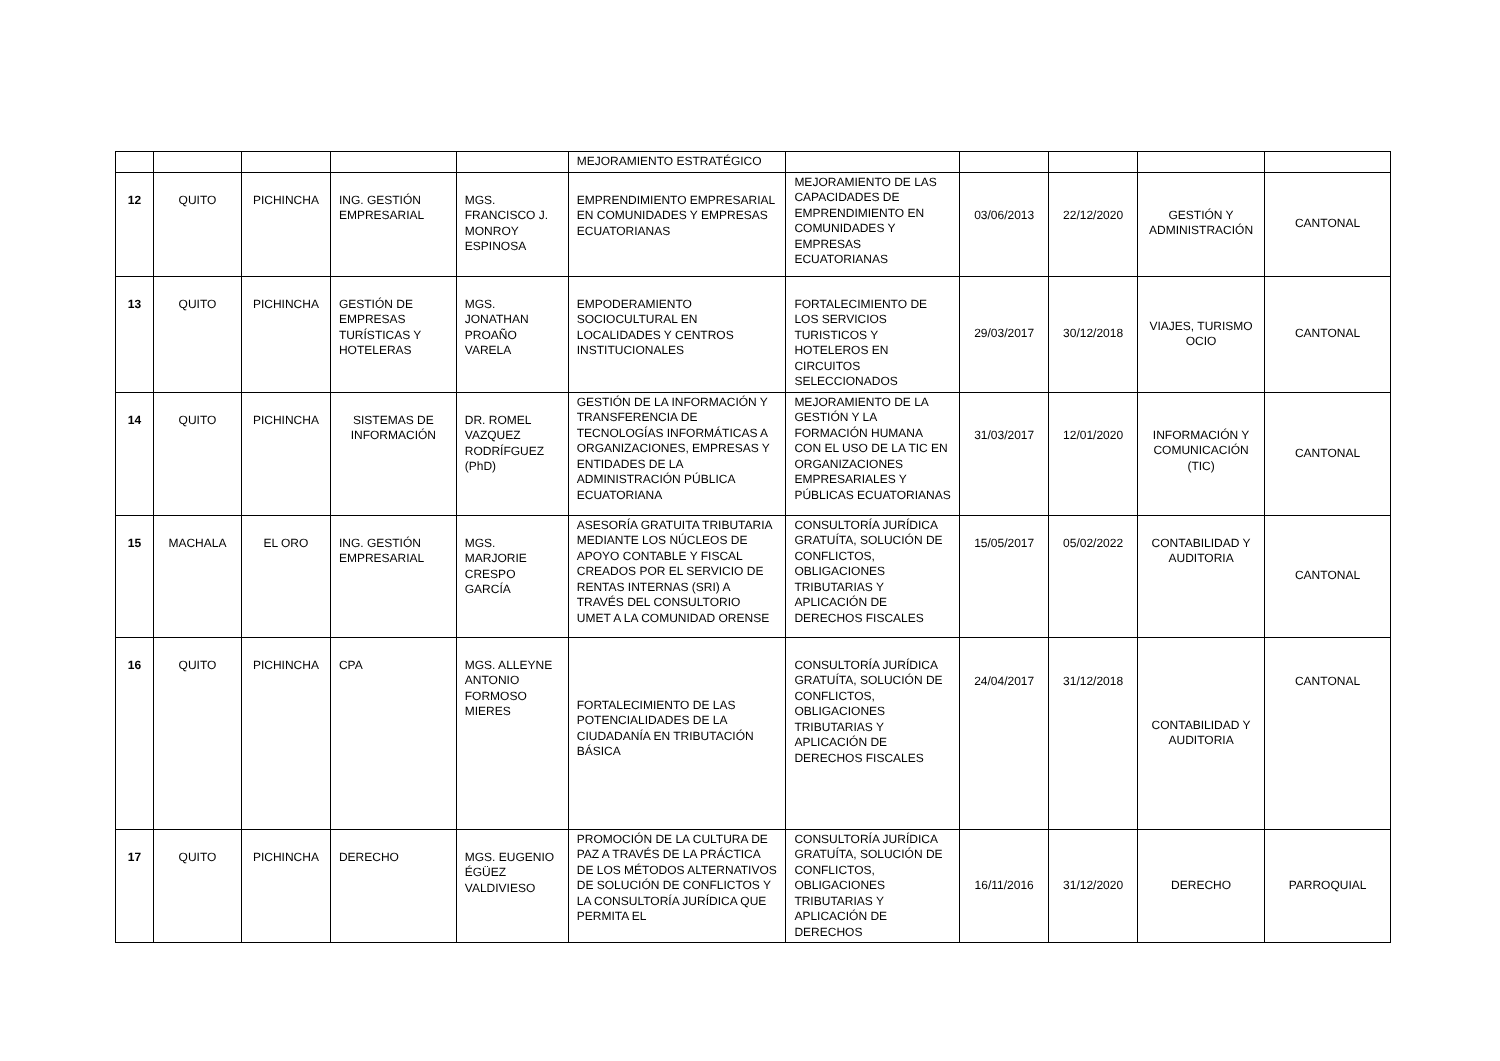| | | | | | MEJORAMIENTO ESTRATÉGICO | | | | | |
| 12 | QUITO | PICHINCHA | ING. GESTIÓN EMPRESARIAL | MGS. FRANCISCO J. MONROY ESPINOSA | EMPRENDIMIENTO EMPRESARIAL EN COMUNIDADES Y EMPRESAS ECUATORIANAS | MEJORAMIENTO DE LAS CAPACIDADES DE EMPRENDIMIENTO EN COMUNIDADES Y EMPRESAS ECUATORIANAS | 03/06/2013 | 22/12/2020 | GESTIÓN Y ADMINISTRACIÓN | CANTONAL |
| 13 | QUITO | PICHINCHA | GESTIÓN DE EMPRESAS TURÍSTICAS Y HOTELERAS | MGS. JONATHAN PROAÑO VARELA | EMPODERAMIENTO SOCIOCULTURAL EN LOCALIDADES Y CENTROS INSTITUCIONALES | FORTALECIMIENTO DE LOS SERVICIOS TURISTICOS Y HOTELEROS EN CIRCUITOS SELECCIONADOS | 29/03/2017 | 30/12/2018 | VIAJES, TURISMO OCIO | CANTONAL |
| 14 | QUITO | PICHINCHA | SISTEMAS DE INFORMACIÓN | DR. ROMEL VAZQUEZ RODRÍFGUEZ (PhD) | GESTIÓN DE LA INFORMACIÓN Y TRANSFERENCIA DE TECNOLOGÍAS INFORMÁTICAS A ORGANIZACIONES, EMPRESAS Y ENTIDADES DE LA ADMINISTRACIÓN PÚBLICA ECUATORIANA | MEJORAMIENTO DE LA GESTIÓN Y LA FORMACIÓN HUMANA CON EL USO DE LA TIC EN ORGANIZACIONES EMPRESARIALES Y PÚBLICAS ECUATORIANAS | 31/03/2017 | 12/01/2020 | INFORMACIÓN Y COMUNICACIÓN (TIC) | CANTONAL |
| 15 | MACHALA | EL ORO | ING. GESTIÓN EMPRESARIAL | MGS. MARJORIE CRESPO GARCÍA | ASESORÍA GRATUITA TRIBUTARIA MEDIANTE LOS NÚCLEOS DE APOYO CONTABLE Y FISCAL CREADOS POR EL SERVICIO DE RENTAS INTERNAS (SRI) A TRAVÉS DEL CONSULTORIO UMET A LA COMUNIDAD ORENSE | CONSULTORÍA JURÍDICA GRATUÍTA, SOLUCIÓN DE CONFLICTOS, OBLIGACIONES TRIBUTARIAS Y APLICACIÓN DE DERECHOS FISCALES | 15/05/2017 | 05/02/2022 | CONTABILIDAD Y AUDITORIA | CANTONAL |
| 16 | QUITO | PICHINCHA | CPA | MGS. ALLEYNE ANTONIO FORMOSO MIERES | FORTALECIMIENTO DE LAS POTENCIALIDADES DE LA CIUDADANÍA EN TRIBUTACIÓN BÁSICA | CONSULTORÍA JURÍDICA GRATUÍTA, SOLUCIÓN DE CONFLICTOS, OBLIGACIONES TRIBUTARIAS Y APLICACIÓN DE DERECHOS FISCALES | 24/04/2017 | 31/12/2018 | CONTABILIDAD Y AUDITORIA | CANTONAL |
| 17 | QUITO | PICHINCHA | DERECHO | MGS. EUGENIO ÉGÜEZ VALDIVIESO | PROMOCIÓN DE LA CULTURA DE PAZ A TRAVÉS DE LA PRÁCTICA DE LOS MÉTODOS ALTERNATIVOS DE SOLUCIÓN DE CONFLICTOS Y LA CONSULTORÍA JURÍDICA QUE PERMITA EL | CONSULTORÍA JURÍDICA GRATUÍTA, SOLUCIÓN DE CONFLICTOS, OBLIGACIONES TRIBUTARIAS Y APLICACIÓN DE DERECHOS | 16/11/2016 | 31/12/2020 | DERECHO | PARROQUIAL |